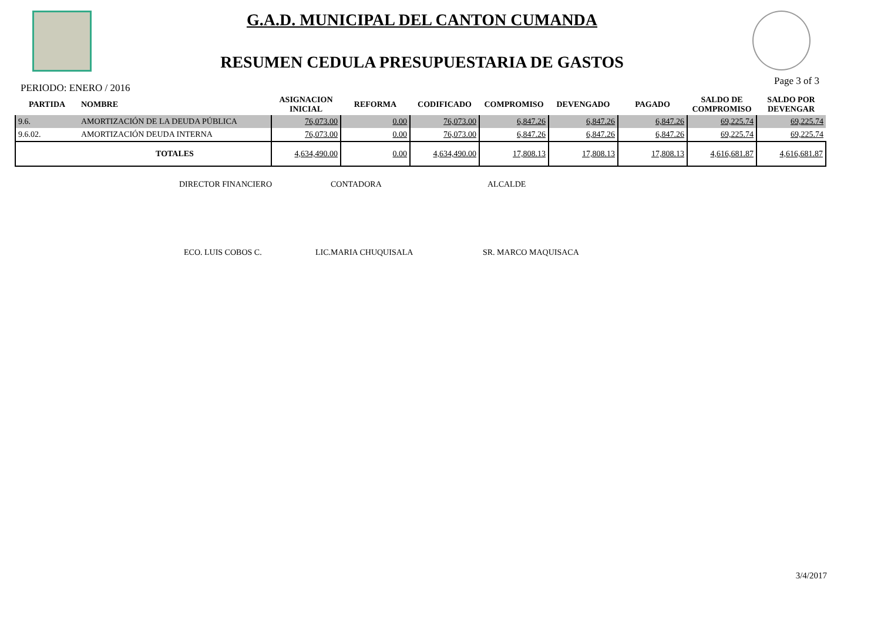G.A.D. MUNICIPAL DEL CANTON CUMANDA
RESUMEN CEDULA PRESUPUESTARIA DE GASTOS
PERIODO: ENERO / 2016 Page 3 of 3
| PARTIDA | NOMBRE | ASIGNACION INICIAL | REFORMA | CODIFICADO | COMPROMISO | DEVENGADO | PAGADO | SALDO DE COMPROMISO | SALDO POR DEVENGAR |
| --- | --- | --- | --- | --- | --- | --- | --- | --- | --- |
| 9.6. | AMORTIZACIÓN DE LA DEUDA PÚBLICA | 76,073.00 | 0.00 | 76,073.00 | 6,847.26 | 6,847.26 | 6,847.26 | 69,225.74 | 69,225.74 |
| 9.6.02. | AMORTIZACIÓN DEUDA INTERNA | 76,073.00 | 0.00 | 76,073.00 | 6,847.26 | 6,847.26 | 6,847.26 | 69,225.74 | 69,225.74 |
| | TOTALES | 4,634,490.00 | 0.00 | 4,634,490.00 | 17,808.13 | 17,808.13 | 17,808.13 | 4,616,681.87 | 4,616,681.87 |
DIRECTOR FINANCIERO CONTADORA ALCALDE
ECO. LUIS COBOS C. LIC.MARIA CHUQUISALA SR. MARCO MAQUISACA
3/4/2017